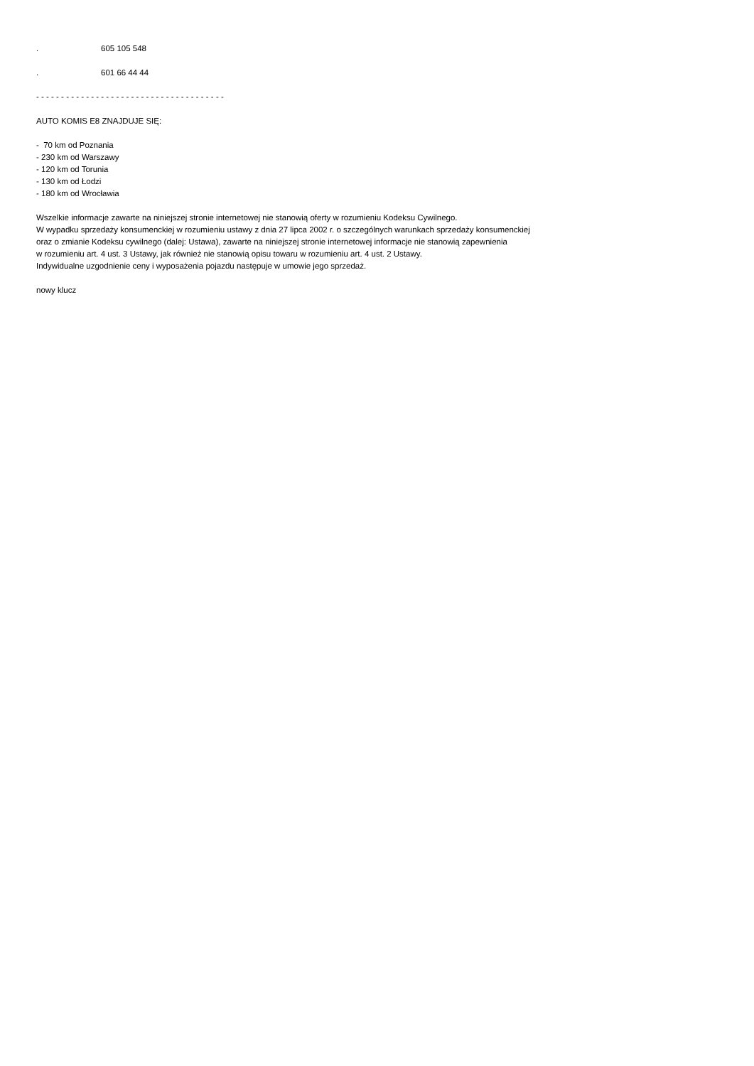. 605 105 548
. 601 66 44 44
- - - - - - - - - - - - - - - - - - - - - - - - - - - - - - - - - - - - - -
AUTO KOMIS E8 ZNAJDUJE SIĘ:
- 70 km od Poznania
- 230 km od Warszawy
- 120 km od Torunia
- 130 km od Łodzi
- 180 km od Wrocławia
Wszelkie informacje zawarte na niniejszej stronie internetowej nie stanowią oferty w rozumieniu Kodeksu Cywilnego.
W wypadku sprzedaży konsumenckiej w rozumieniu ustawy z dnia 27 lipca 2002 r. o szczególnych warunkach sprzedaży konsumenckiej
oraz o zmianie Kodeksu cywilnego (dalej: Ustawa), zawarte na niniejszej stronie internetowej informacje nie stanowią zapewnienia
w rozumieniu art. 4 ust. 3 Ustawy, jak również nie stanowią opisu towaru w rozumieniu art. 4 ust. 2 Ustawy.
Indywidualne uzgodnienie ceny i wyposażenia pojazdu następuje w umowie jego sprzedaż.
nowy klucz